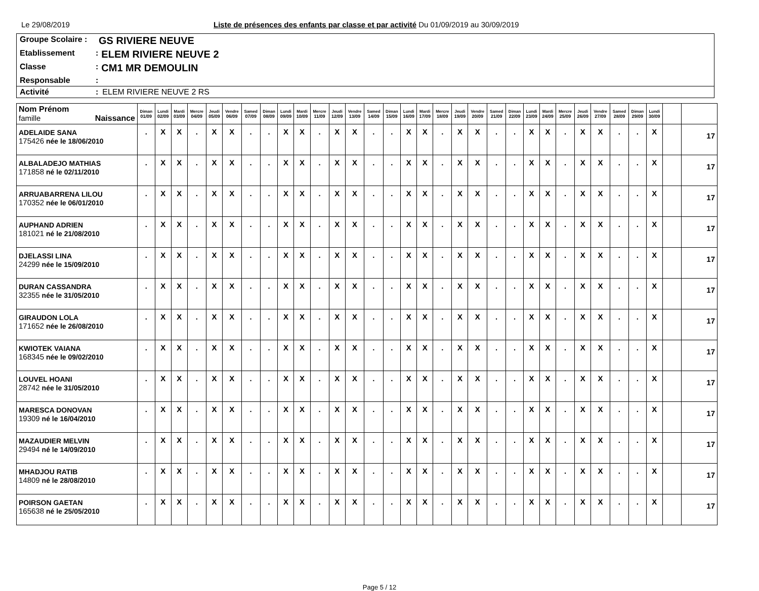Le 29/08/2019 Liste de présences des enfants par classe et par activité Du 01/09/2019 au 30/09/2019
Groupe Scolaire : GS RIVIERE NEUVE
Etablissement: ELEM RIVIERE NEUVE 2
Classe: CM1 MR DEMOULIN
Responsable:
Activité: ELEM RIVIERE NEUVE 2 RS
| Nom Prénom famille Naissance | Diman 01/09 | Lundi 02/09 | Mardi 03/09 | Mercre 04/09 | Jeudi 05/09 | Vendre 06/09 | Samed 07/09 | Diman 08/09 | Lundi 09/09 | Mardi 10/09 | Mercre 11/09 | Jeudi 12/09 | Vendre 13/09 | Samed 14/09 | Diman 15/09 | Lundi 16/09 | Mardi 17/09 | Mercre 18/09 | Jeudi 19/09 | Vendre 20/09 | Samed 21/09 | Diman 22/09 | Lundi 23/09 | Mardi 24/09 | Mercre 25/09 | Jeudi 26/09 | Vendre 27/09 | Samed 28/09 | Diman 29/09 | Lundi 30/09 | | |
| --- | --- | --- | --- | --- | --- | --- | --- | --- | --- | --- | --- | --- | --- | --- | --- | --- | --- | --- | --- | --- | --- | --- | --- | --- | --- | --- | --- | --- | --- | --- | --- | --- |
| ADELAIDE SANA 175426 née le 18/06/2010 | . | X | X | . | X | X | . | . | X | X | . | X | X | . | . | X | X | . | X | X | . | . | X | X | . | X | X | . | . | X | | 17 |
| ALBALADEJO MATHIAS 171858 né le 02/11/2010 | . | X | X | . | X | X | . | . | X | X | . | X | X | . | . | X | X | . | X | X | . | . | X | X | . | X | X | . | . | X | | 17 |
| ARRUABARRENA LILOU 170352 née le 06/01/2010 | . | X | X | . | X | X | . | . | X | X | . | X | X | . | . | X | X | . | X | X | . | . | X | X | . | X | X | . | . | X | | 17 |
| AUPHAND ADRIEN 181021 né le 21/08/2010 | . | X | X | . | X | X | . | . | X | X | . | X | X | . | . | X | X | . | X | X | . | . | X | X | . | X | X | . | . | X | | 17 |
| DJELASSI LINA 24299 née le 15/09/2010 | . | X | X | . | X | X | . | . | X | X | . | X | X | . | . | X | X | . | X | X | . | . | X | X | . | X | X | . | . | X | | 17 |
| DURAN CASSANDRA 32355 née le 31/05/2010 | . | X | X | . | X | X | . | . | X | X | . | X | X | . | . | X | X | . | X | X | . | . | X | X | . | X | X | . | . | X | | 17 |
| GIRAUDON LOLA 171652 née le 26/08/2010 | . | X | X | . | X | X | . | . | X | X | . | X | X | . | . | X | X | . | X | X | . | . | X | X | . | X | X | . | . | X | | 17 |
| KWIOTEK VAIANA 168345 née le 09/02/2010 | . | X | X | . | X | X | . | . | X | X | . | X | X | . | . | X | X | . | X | X | . | . | X | X | . | X | X | . | . | X | | 17 |
| LOUVEL HOANI 28742 née le 31/05/2010 | . | X | X | . | X | X | . | . | X | X | . | X | X | . | . | X | X | . | X | X | . | . | X | X | . | X | X | . | . | X | | 17 |
| MARESCA DONOVAN 19309 né le 16/04/2010 | . | X | X | . | X | X | . | . | X | X | . | X | X | . | . | X | X | . | X | X | . | . | X | X | . | X | X | . | . | X | | 17 |
| MAZAUDIER MELVIN 29494 né le 14/09/2010 | . | X | X | . | X | X | . | . | X | X | . | X | X | . | . | X | X | . | X | X | . | . | X | X | . | X | X | . | . | X | | 17 |
| MHADJOU RATIB 14809 né le 28/08/2010 | . | X | X | . | X | X | . | . | X | X | . | X | X | . | . | X | X | . | X | X | . | . | X | X | . | X | X | . | . | X | | 17 |
| POIRSON GAETAN 165638 né le 25/05/2010 | . | X | X | . | X | X | . | . | X | X | . | X | X | . | . | X | X | . | X | X | . | . | X | X | . | X | X | . | . | X | | 17 |
Page 5 / 12